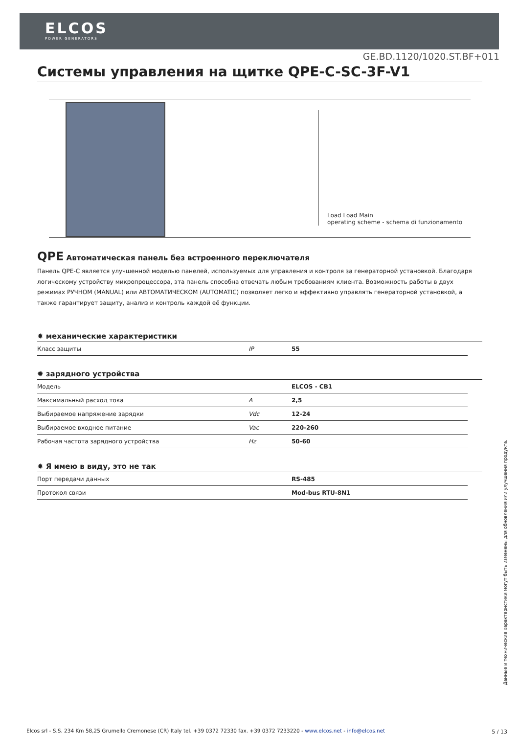ELCOS
POWER GENERATORS
GE.BD.1120/1020.ST.BF+011
Системы управления на щитке QPE-C-SC-3F-V1
Load Load Main
operating scheme - schema di funzionamento
QPE Автоматическая панель без встроенного переключателя
Панель QPE-C является улучшенной моделью панелей, используемых для управления и контроля за генераторной установкой. Благодаря логическому устройству микропроцессора, эта панель способна отвечать любым требованиям клиента. Возможность работы в двух режимах РУЧНОМ (MANUAL) или АВТОМАТИЧЕСКОМ (AUTOMATIC) позволяет легко и эффективно управлять генераторной установкой, а также гарантирует защиту, анализ и контроль каждой её функции.
✹ механические характеристики
| Класс защиты | IP | 55 |
✹ зарядного устройства
| Модель | | ELCOS - CB1 |
| Максимальный расход тока | A | 2,5 |
| Выбираемое напряжение зарядки | Vdc | 12-24 |
| Выбираемое входное питание | Vac | 220-260 |
| Рабочая частота зарядного устройства | Hz | 50-60 |
✹ Я имею в виду, это не так
| Порт передачи данных | | RS-485 |
| Протокол связи | | Mod-bus RTU-8N1 |
Данные и технические характеристики могут быть изменены для обновления или улучшения продукта.
Elcos srl - S.S. 234 Km 58,25 Grumello Cremonese (CR) Italy tel. +39 0372 72330 fax. +39 0372 7233220 - www.elcos.net - info@elcos.net
5 / 13